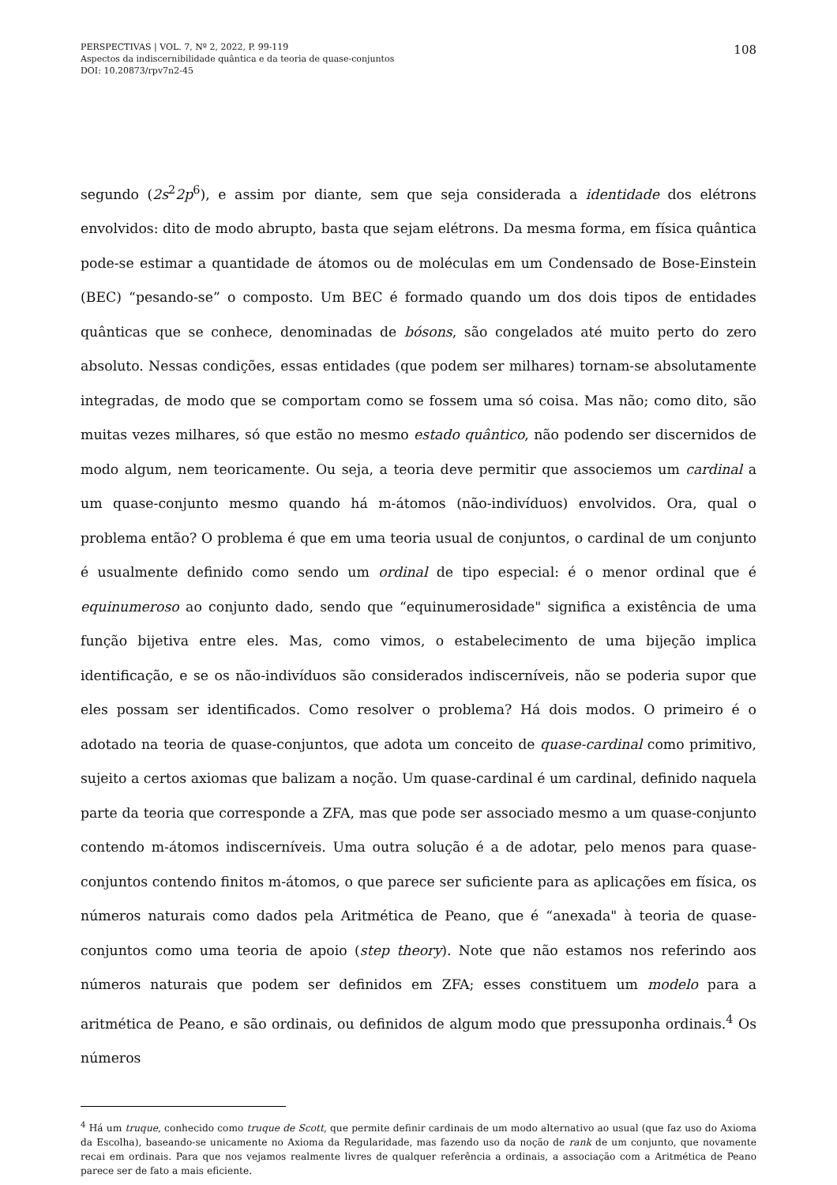PERSPECTIVAS | VOL. 7, Nº 2, 2022, P. 99-119
Aspectos da indiscernibilidade quântica e da teoria de quase-conjuntos
DOI: 10.20873/rpv7n2-45
108
segundo (2s<sup>2</sup>2p<sup>6</sup>), e assim por diante, sem que seja considerada a identidade dos elétrons envolvidos: dito de modo abrupto, basta que sejam elétrons. Da mesma forma, em física quântica pode-se estimar a quantidade de átomos ou de moléculas em um Condensado de Bose-Einstein (BEC) “pesando-se” o composto. Um BEC é formado quando um dos dois tipos de entidades quânticas que se conhece, denominadas de bósons, são congelados até muito perto do zero absoluto. Nessas condições, essas entidades (que podem ser milhares) tornam-se absolutamente integradas, de modo que se comportam como se fossem uma só coisa. Mas não; como dito, são muitas vezes milhares, só que estão no mesmo estado quântico, não podendo ser discernidos de modo algum, nem teoricamente. Ou seja, a teoria deve permitir que associemos um cardinal a um quase-conjunto mesmo quando há m-átomos (não-indivíduos) envolvidos. Ora, qual o problema então? O problema é que em uma teoria usual de conjuntos, o cardinal de um conjunto é usualmente definido como sendo um ordinal de tipo especial: é o menor ordinal que é equinumeroso ao conjunto dado, sendo que “equinumerosidade" significa a existência de uma função bijetiva entre eles. Mas, como vimos, o estabelecimento de uma bijeção implica identificação, e se os não-indivíduos são considerados indiscerníveis, não se poderia supor que eles possam ser identificados. Como resolver o problema? Há dois modos. O primeiro é o adotado na teoria de quase-conjuntos, que adota um conceito de quase-cardinal como primitivo, sujeito a certos axiomas que balizam a noção. Um quase-cardinal é um cardinal, definido naquela parte da teoria que corresponde a ZFA, mas que pode ser associado mesmo a um quase-conjunto contendo m-átomos indiscerníveis. Uma outra solução é a de adotar, pelo menos para quase-conjuntos contendo finitos m-átomos, o que parece ser suficiente para as aplicações em física, os números naturais como dados pela Aritmética de Peano, que é “anexada" à teoria de quase-conjuntos como uma teoria de apoio (step theory). Note que não estamos nos referindo aos números naturais que podem ser definidos em ZFA; esses constituem um modelo para a aritmética de Peano, e são ordinais, ou definidos de algum modo que pressuponha ordinais.<sup>4</sup> Os números
<sup>4</sup> Há um truque, conhecido como truque de Scott, que permite definir cardinais de um modo alternativo ao usual (que faz uso do Axioma da Escolha), baseando-se unicamente no Axioma da Regularidade, mas fazendo uso da noção de rank de um conjunto, que novamente recai em ordinais. Para que nos vejamos realmente livres de qualquer referência a ordinais, a associação com a Aritmética de Peano parece ser de fato a mais eficiente.